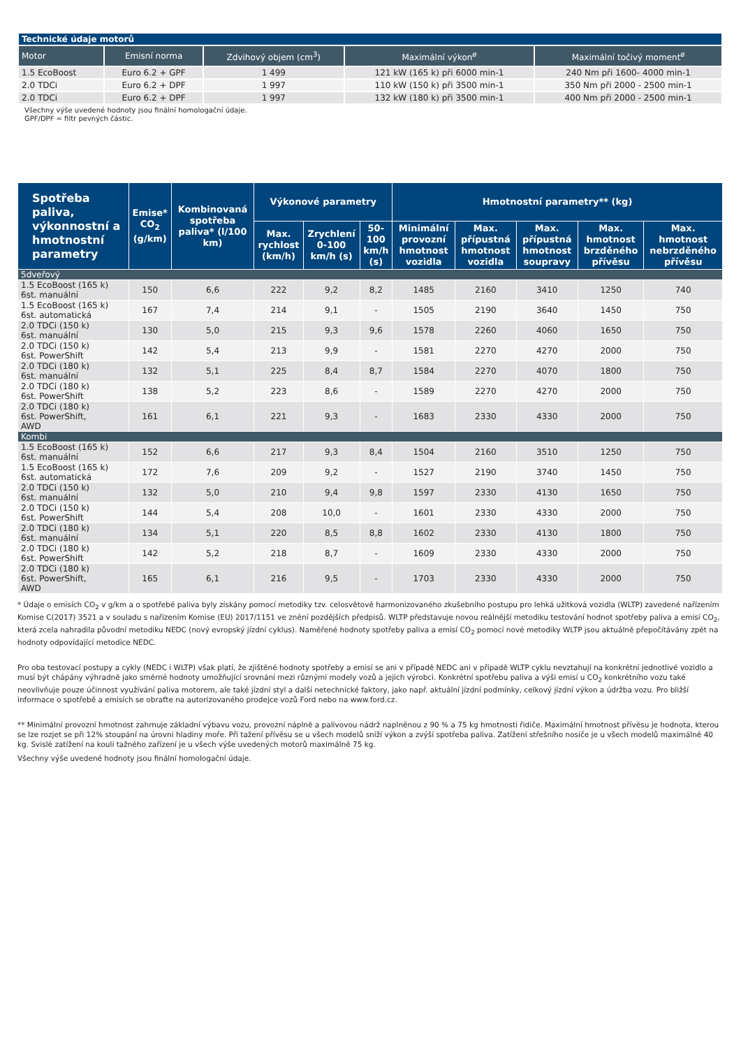| Technické údaje motorů | | | | |
| --- | --- | --- | --- | --- |
| Motor | Emisní norma | Zdvihový objem (cm<sup>3</sup>) | Maximální výkon<sup>ø</sup> | Maximální točivý moment<sup>ø</sup> |
| 1.5 EcoBoost | Euro 6.2 + GPF | 1 499 | 121 kW (165 k) při 6000 min-1 | 240 Nm při 1600- 4000 min-1 |
| 2.0 TDCi | Euro 6.2 + DPF | 1 997 | 110 kW (150 k) při 3500 min-1 | 350 Nm při 2000 - 2500 min-1 |
| 2.0 TDCi | Euro 6.2 + DPF | 1 997 | 132 kW (180 k) při 3500 min-1 | 400 Nm při 2000 - 2500 min-1 |
Všechny výše uvedené hodnoty jsou finální homologační údaje.
GPF/DPF = filtr pevných částic.
| Spotřeba paliva, výkonnostní a hmotnostní parametry | Emise* CO<sub>2</sub> (g/km) | Kombinovaná spotřeba paliva* (l/100 km) | Výkonové parametry | | | Hmotnostní parametry** (kg) | | | | |
| --- | --- | --- | --- | --- | --- | --- | --- | --- | --- | --- |
| | | | Max. rychlost (km/h) | Zrychlení 0-100 km/h (s) | 50-100 km/h (s) | Minimální provozní hmotnost vozidla | Max. přípustná hmotnost vozidla | Max. přípustná hmotnost soupravy | Max. hmotnost brzděného přívěsu | Max. hmotnost nebrzděného přívěsu |
| 5dveřový | | | | | | | | | | |
| 1.5 EcoBoost (165 k) 6st. manuální | 150 | 6,6 | 222 | 9,2 | 8,2 | 1485 | 2160 | 3410 | 1250 | 740 |
| 1.5 EcoBoost (165 k) 6st. automatická | 167 | 7,4 | 214 | 9,1 | - | 1505 | 2190 | 3640 | 1450 | 750 |
| 2.0 TDCi (150 k) 6st. manuální | 130 | 5,0 | 215 | 9,3 | 9,6 | 1578 | 2260 | 4060 | 1650 | 750 |
| 2.0 TDCi (150 k) 6st. PowerShift | 142 | 5,4 | 213 | 9,9 | - | 1581 | 2270 | 4270 | 2000 | 750 |
| 2.0 TDCi (180 k) 6st. manuální | 132 | 5,1 | 225 | 8,4 | 8,7 | 1584 | 2270 | 4070 | 1800 | 750 |
| 2.0 TDCi (180 k) 6st. PowerShift | 138 | 5,2 | 223 | 8,6 | - | 1589 | 2270 | 4270 | 2000 | 750 |
| 2.0 TDCi (180 k) 6st. PowerShift, AWD | 161 | 6,1 | 221 | 9,3 | - | 1683 | 2330 | 4330 | 2000 | 750 |
| Kombi | | | | | | | | | | |
| 1.5 EcoBoost (165 k) 6st. manuální | 152 | 6,6 | 217 | 9,3 | 8,4 | 1504 | 2160 | 3510 | 1250 | 750 |
| 1.5 EcoBoost (165 k) 6st. automatická | 172 | 7,6 | 209 | 9,2 | - | 1527 | 2190 | 3740 | 1450 | 750 |
| 2.0 TDCi (150 k) 6st. manuální | 132 | 5,0 | 210 | 9,4 | 9,8 | 1597 | 2330 | 4130 | 1650 | 750 |
| 2.0 TDCi (150 k) 6st. PowerShift | 144 | 5,4 | 208 | 10,0 | - | 1601 | 2330 | 4330 | 2000 | 750 |
| 2.0 TDCi (180 k) 6st. manuální | 134 | 5,1 | 220 | 8,5 | 8,8 | 1602 | 2330 | 4130 | 1800 | 750 |
| 2.0 TDCi (180 k) 6st. PowerShift | 142 | 5,2 | 218 | 8,7 | - | 1609 | 2330 | 4330 | 2000 | 750 |
| 2.0 TDCi (180 k) 6st. PowerShift, AWD | 165 | 6,1 | 216 | 9,5 | - | 1703 | 2330 | 4330 | 2000 | 750 |
* Údaje o emisích CO<sub>2</sub> v g/km a o spotřebě paliva byly získány pomocí metodiky tzv. celosvětově harmonizovaného zkušebního postupu pro lehká užitková vozidla (WLTP) zavedené nařízením Komise C(2017) 3521 a v souladu s nařízením Komise (EU) 2017/1151 ve znění pozdějších předpisů. WLTP představuje novou reálnější metodiku testování hodnot spotřeby paliva a emisí CO<sub>2</sub>, která zcela nahradila původní metodiku NEDC (nový evropský jízdní cyklus). Naměřené hodnoty spotřeby paliva a emisí CO<sub>2</sub> pomocí nové metodiky WLTP jsou aktuálně přepočítávány zpět na hodnoty odpovídající metodice NEDC.
Pro oba testovací postupy a cykly (NEDC i WLTP) však platí, že zjištěné hodnoty spotřeby a emisí se ani v případě NEDC ani v případě WLTP cyklu nevztahují na konkrétní jednotlivé vozidlo a musí být chápány výhradně jako směrné hodnoty umožňující srovnání mezi různými modely vozů a jejich výrobci. Konkrétní spotřebu paliva a výši emisí u CO<sub>2</sub> konkrétního vozu také neovlivňuje pouze účinnost využívání paliva motorem, ale také jízdní styl a další netechnické faktory, jako např. aktuální jízdní podmínky, celkový jízdní výkon a údržba vozu. Pro bližší informace o spotřebě a emisích se obraťte na autorizovaného prodejce vozů Ford nebo na www.ford.cz.
** Minimální provozní hmotnost zahrnuje základní výbavu vozu, provozní náplně a palivovou nádrž naplněnou z 90 % a 75 kg hmotnosti řidiče. Maximální hmotnost přívěsu je hodnota, kterou se lze rozjet se při 12% stoupání na úrovni hladiny moře. Při tažení přívěsu se u všech modelů sníží výkon a zvýší spotřeba paliva. Zatížení střešního nosiče je u všech modelů maximálně 40 kg. Svislé zatížení na kouli tažného zařízení je u všech výše uvedených motorů maximálně 75 kg.
Všechny výše uvedené hodnoty jsou finální homologační údaje.